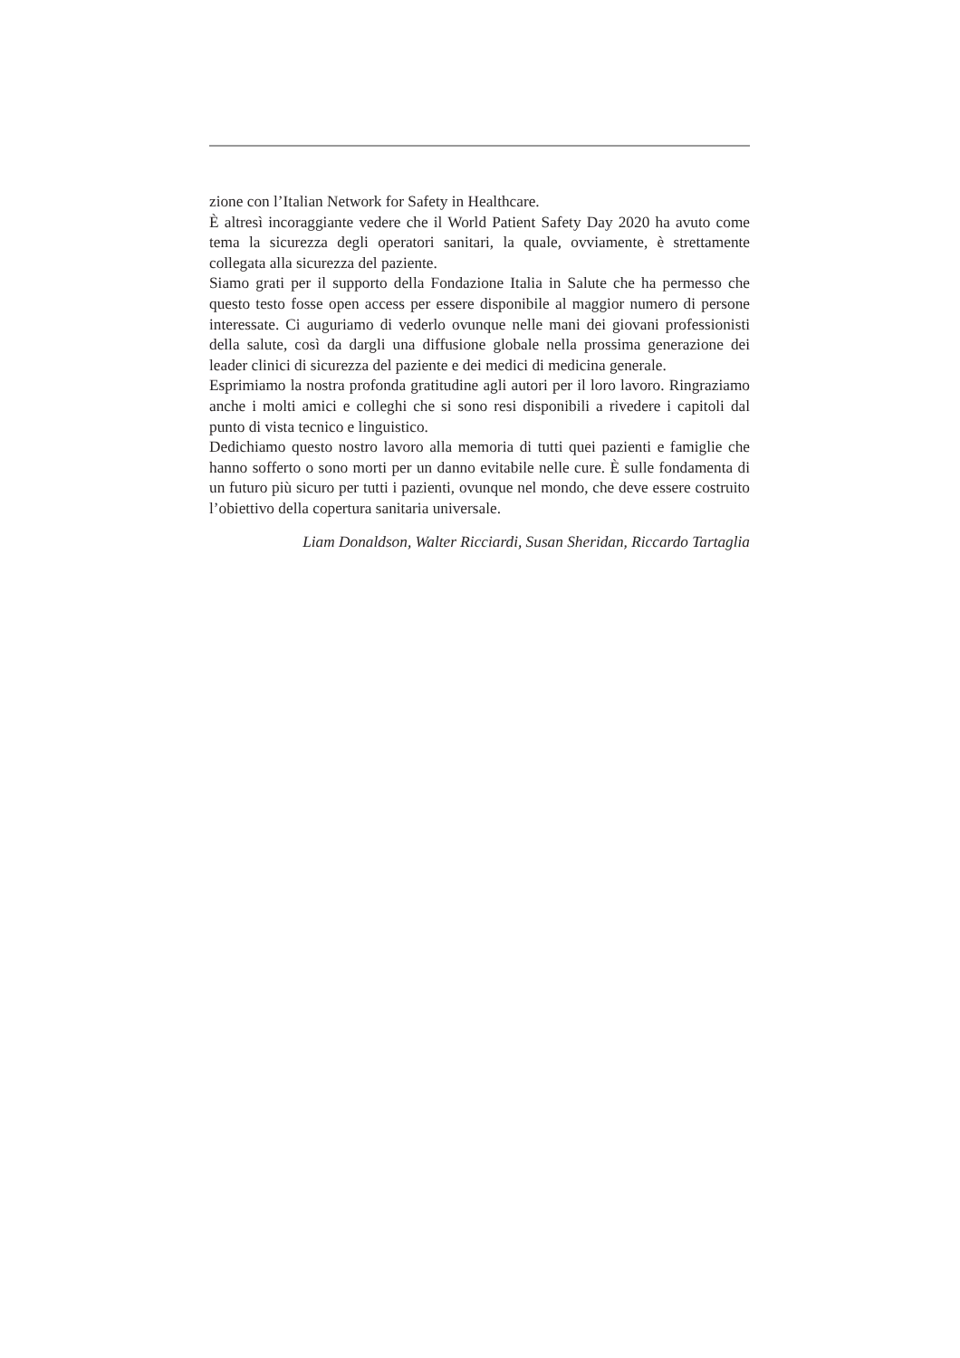zione con l’Italian Network for Safety in Healthcare.
È altresì incoraggiante vedere che il World Patient Safety Day 2020 ha avuto come tema la sicurezza degli operatori sanitari, la quale, ovviamente, è strettamente collegata alla sicurezza del paziente.
Siamo grati per il supporto della Fondazione Italia in Salute che ha permesso che questo testo fosse open access per essere disponibile al maggior numero di persone interessate. Ci auguriamo di vederlo ovunque nelle mani dei giovani professionisti della salute, così da dargli una diffusione globale nella prossima generazione dei leader clinici di sicurezza del paziente e dei medici di medicina generale.
Esprimiamo la nostra profonda gratitudine agli autori per il loro lavoro. Ringraziamo anche i molti amici e colleghi che si sono resi disponibili a rivedere i capitoli dal punto di vista tecnico e linguistico.
Dedichiamo questo nostro lavoro alla memoria di tutti quei pazienti e famiglie che hanno sofferto o sono morti per un danno evitabile nelle cure. È sulle fondamenta di un futuro più sicuro per tutti i pazienti, ovunque nel mondo, che deve essere costruito l’obiettivo della copertura sanitaria universale.
Liam Donaldson, Walter Ricciardi, Susan Sheridan, Riccardo Tartaglia